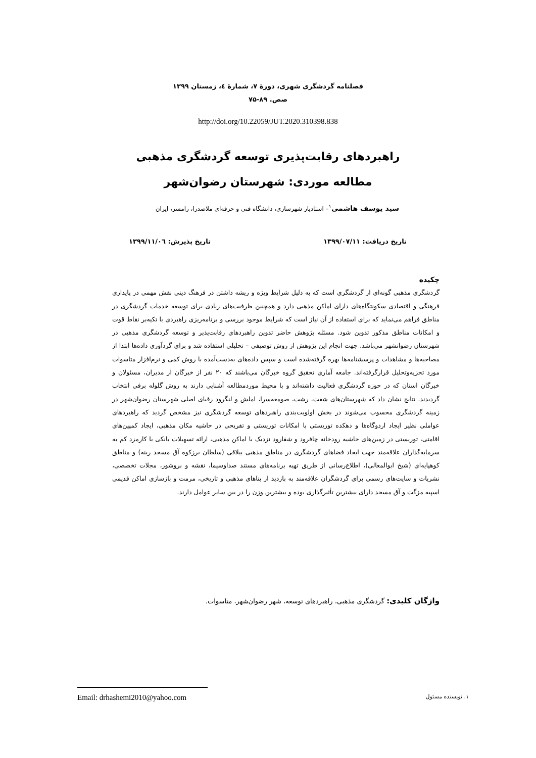فصلنامه گردشگری شهری، دورۀ ۷، شمارۀ ٤، زمستان ۱۳۹۹
صص. ۸۹-۷۵
http://doi.org/10.22059/JUT.2020.310398.838
راهبردهای رقابت‌پذیری توسعه گردشگری مذهبی
مطالعه موردی: شهرستان رضوان‌شهر
سید یوسف هاشمی<sup>۱</sup>– استادیار شهرسازی، دانشگاه فنی و حرفه‌ای ملاصدرا، رامسر، ایران
تاریخ دریافت: ۱۳۹۹/۰۷/۱۱ تاریخ پذیرش: ۱۳۹۹/۱۱/۰٦
چکیده
گردشگری مذهبی گونه‌ای از گردشگری است که به دلیل شرایط ویژه و ریشه داشتن در فرهنگ دینی نقش مهمی در پایداری فرهنگی و اقتصادی سکونتگاه‌های دارای اماکن مذهبی دارد و همچنین ظرفیت‌های زیادی برای توسعه خدمات گردشگری در مناطق فراهم می‌نماید که برای استفاده از آن نیاز است که شرایط موجود بررسی و برنامه‌ریزی راهبردی با تکیه‌بر نقاط قوت و امکانات مناطق مذکور تدوین شود. مسئله پژوهش حاضر تدوین راهبردهای رقابت‌پذیر و توسعه گردشگری مذهبی در شهرستان رضوانشهر می‌باشد. جهت انجام این پژوهش از روش توصیفی – تحلیلی استفاده شد و برای گردآوری داده‌ها ابتدا از مصاحبه‌ها و مشاهدات و پرسشنامه‌ها بهره گرفته‌شده است و سپس داده‌های به‌دست‌آمده با روش کمی و نرم‌افزار متاسوات مورد تجزیه‌وتحلیل قرارگرفته‌اند. جامعه آماری تحقیق گروه خبرگان می‌باشند که ۲۰ نفر از خبرگان از مدیران، مسئولان و خبرگان استان که در حوزه گردشگری فعالیت داشته‌اند و با محیط موردمطالعه آشنایی دارند به روش گلوله برفی انتخاب گردیدند. نتایج نشان داد که شهرستان‌های شفت، رشت، صومعه‌سرا، املش و لنگرود رقبای اصلی شهرستان رضوان‌شهر در زمینه گردشگری محسوب می‌شوند در بخش اولویت‌بندی راهبردهای توسعه گردشگری نیز مشخص گردید که راهبردهای عواملی نظیر ایجاد اردوگاه‌ها و دهکده توریستی با امکانات توریستی و تفریحی در حاشیه مکان مذهبی، ایجاد کمپین‌های اقامتی، توریستی در زمین‌های حاشیه رودخانه چافرود و شفارود نزدیک با اماکن مذهبی، ارائه تسهیلات بانکی با کارمزد کم به سرمایه‌گذاران علاقه‌مند جهت ایجاد فضاهای گردشگری در مناطق مذهبی ییلاقی (سلطان برزکوه آق مسجد رینه) و مناطق کوهپایه‌ای (شیخ ابوالمعالی)، اطلاع‌رسانی از طریق تهیه برنامه‌های مستند صداوسیما، نقشه و بروشور، مجلات تخصصی، نشریات و سایت‌های رسمی برای گردشگران علاقه‌مند به بازدید از بناهای مذهبی و تاریخی، مرمت و بازسازی اماکن قدیمی اسپیه مزگت و آق مسجد دارای بیشترین تأثیرگذاری بوده و بیشترین وزن را در بین سایر عوامل دارند.
واژگان کلیدی: گردشگری مذهبی، راهبردهای توسعه، شهر رضوان‌شهر، متاسوات.
۱. نویسنده مسئول Email: drhashemi2010@yahoo.com